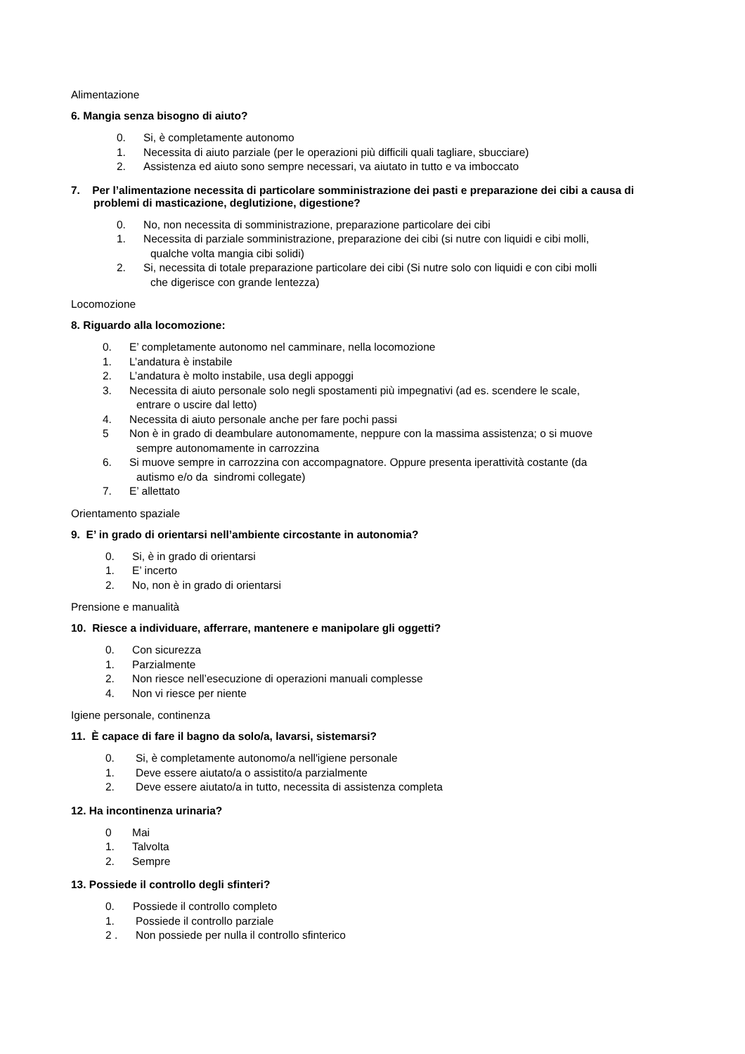Alimentazione
6. Mangia senza bisogno di aiuto?
0. Si, è completamente autonomo
1. Necessita di aiuto parziale (per le operazioni più difficili quali tagliare, sbucciare)
2. Assistenza ed aiuto sono sempre necessari, va aiutato in tutto e va imboccato
7. Per l’alimentazione necessita di particolare somministrazione dei pasti e preparazione dei cibi a causa di problemi di masticazione, deglutizione, digestione?
0. No, non necessita di somministrazione, preparazione particolare dei cibi
1. Necessita di parziale somministrazione, preparazione dei cibi (si nutre con liquidi e cibi molli,
qualche volta mangia cibi solidi)
2. Si, necessita di totale preparazione particolare dei cibi (Si nutre solo con liquidi e con cibi molli
che digerisce con grande lentezza)
Locomozione
8. Riguardo alla locomozione:
0. E’ completamente autonomo nel camminare, nella locomozione
1. L’andatura è instabile
2. L’andatura è molto instabile, usa degli appoggi
3. Necessita di aiuto personale solo negli spostamenti più impegnativi (ad es. scendere le scale,
entrare o uscire dal letto)
4. Necessita di aiuto personale anche per fare pochi passi
5 Non è in grado di deambulare autonomamente, neppure con la massima assistenza; o si muove
sempre autonomamente in carrozzina
6. Si muove sempre in carrozzina con accompagnatore. Oppure presenta iperattività costante (da
autismo e/o da sindromi collegate)
7. E’ allettato
Orientamento spaziale
9. E’ in grado di orientarsi nell’ambiente circostante in autonomia?
0. Si, è in grado di orientarsi
1. E’ incerto
2. No, non è in grado di orientarsi
Prensione e manualità
10. Riesce a individuare, afferrare, mantenere e manipolare gli oggetti?
0. Con sicurezza
1. Parzialmente
2. Non riesce nell’esecuzione di operazioni manuali complesse
4. Non vi riesce per niente
Igiene personale, continenza
11. È capace di fare il bagno da solo/a, lavarsi, sistemarsi?
0. Si, è completamente autonomo/a nell'igiene personale
1. Deve essere aiutato/a o assistito/a parzialmente
2. Deve essere aiutato/a in tutto, necessita di assistenza completa
12. Ha incontinenza urinaria?
0 Mai
1. Talvolta
2. Sempre
13. Possiede il controllo degli sfinteri?
0. Possiede il controllo completo
1. Possiede il controllo parziale
2 . Non possiede per nulla il controllo sfinterico